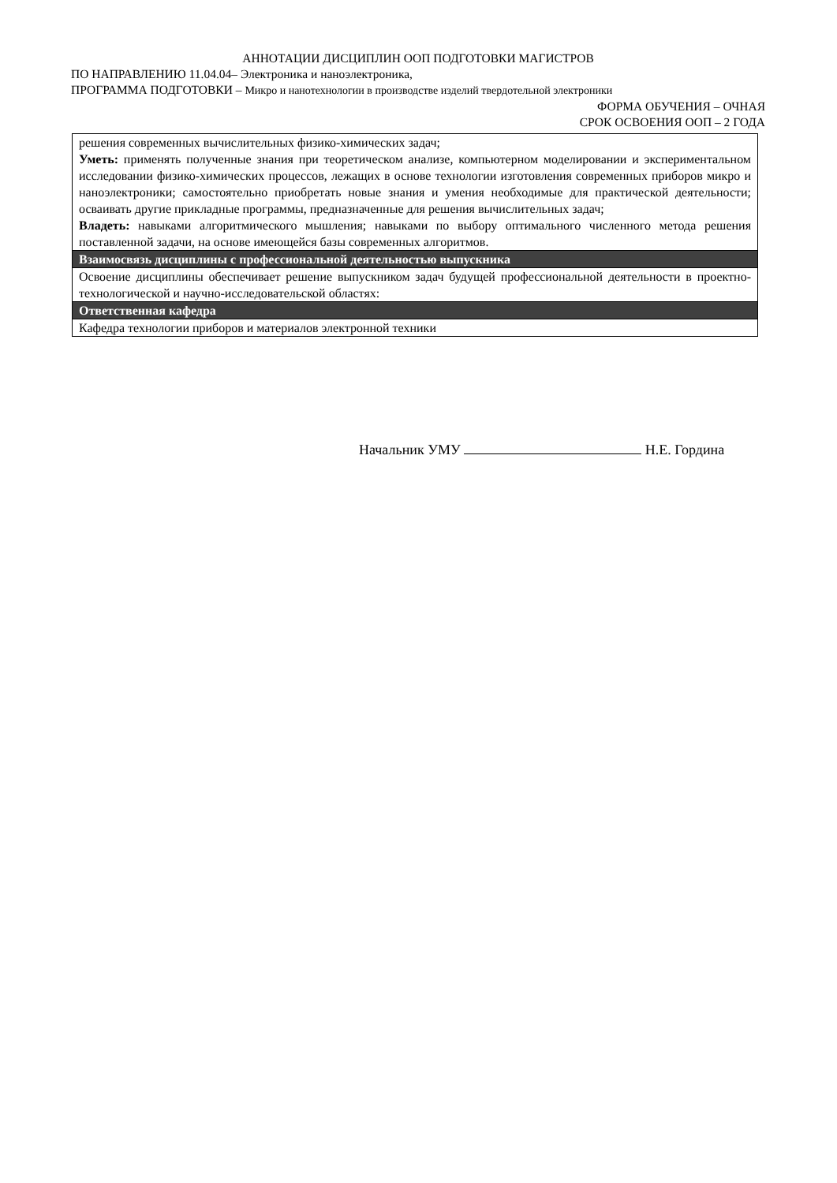АННОТАЦИИ ДИСЦИПЛИН ООП ПОДГОТОВКИ МАГИСТРОВ
ПО НАПРАВЛЕНИЮ 11.04.04– Электроника и наноэлектроника,
ПРОГРАММА ПОДГОТОВКИ – Микро и нанотехнологии в производстве изделий твердотельной электроники
ФОРМА ОБУЧЕНИЯ – ОЧНАЯ
СРОК ОСВОЕНИЯ ООП – 2 ГОДА
| решения современных вычислительных физико-химических задач; Уметь: применять полученные знания при теоретическом анализе, компьютерном моделировании и экспериментальном исследовании физико-химических процессов, лежащих в основе технологии изготовления современных приборов микро и наноэлектроники; самостоятельно приобретать новые знания и умения необходимые для практической деятельности; осваивать другие прикладные программы, предназначенные для решения вычислительных задач; Владеть: навыками алгоритмического мышления; навыками по выбору оптимального численного метода решения поставленной задачи, на основе имеющейся базы современных алгоритмов. |
| Взаимосвязь дисциплины с профессиональной деятельностью выпускника |
| Освоение дисциплины обеспечивает решение выпускником задач будущей профессиональной деятельности в проектно-технологической и научно-исследовательской областях: |
| Ответственная кафедра |
| Кафедра технологии приборов и материалов электронной техники |
Начальник УМУ Н.Е. Гордина